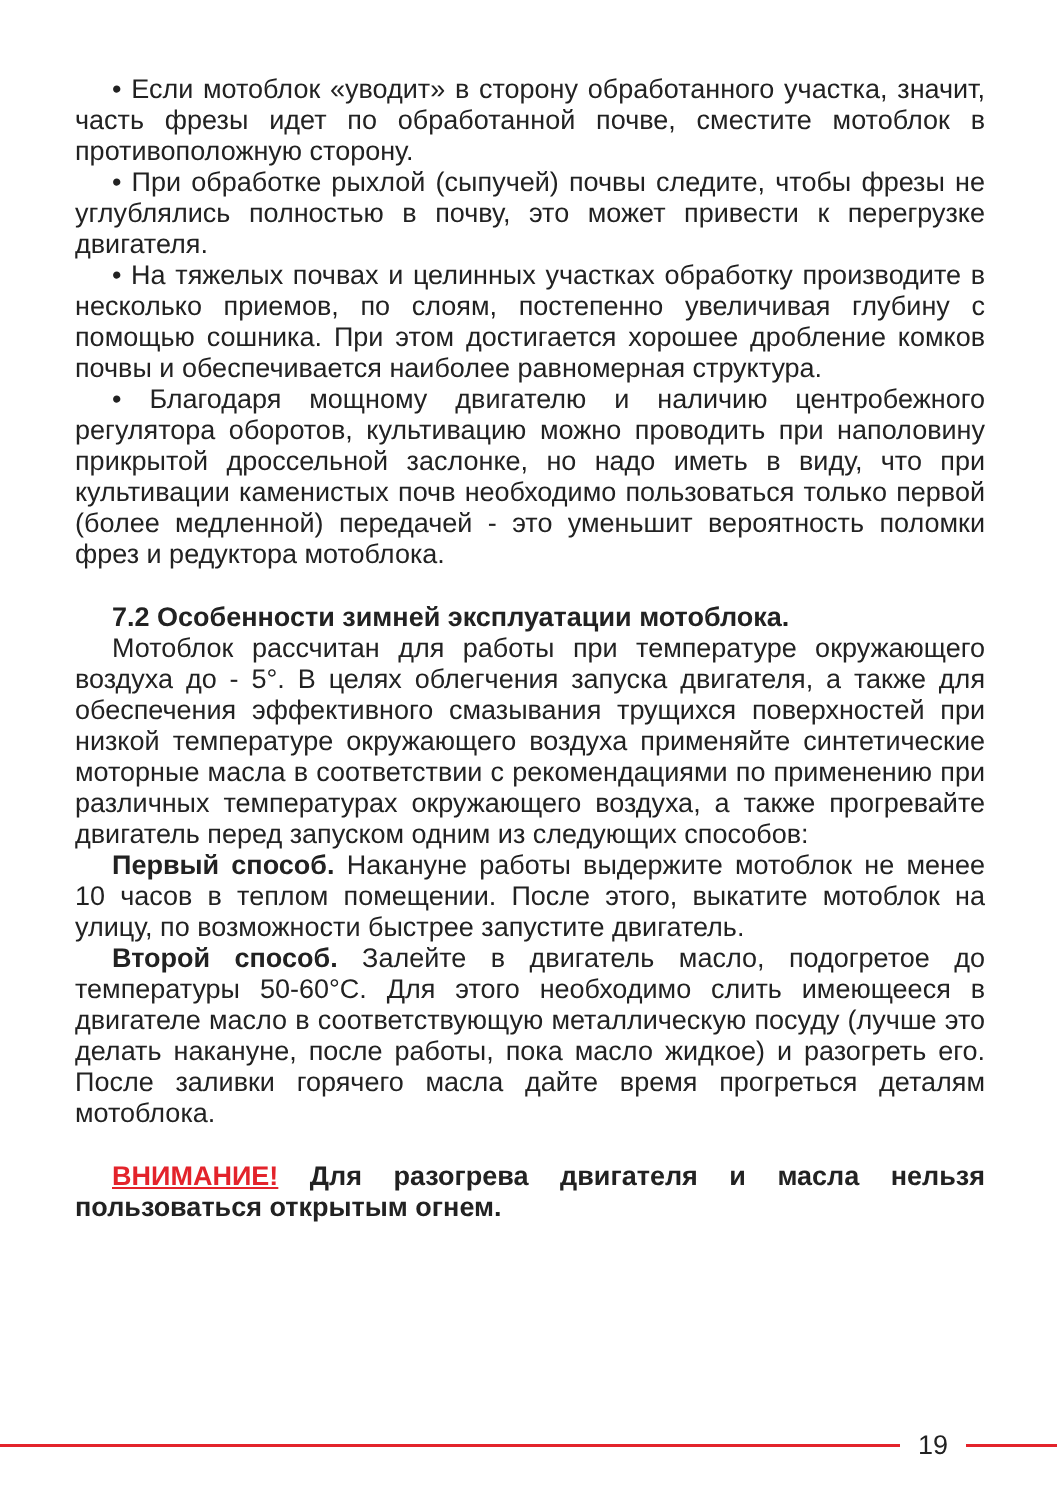• Если мотоблок «уводит» в сторону обработанного участка, значит, часть фрезы идет по обработанной почве, сместите мотоблок в противоположную сторону.
• При обработке рыхлой (сыпучей) почвы следите, чтобы фрезы не углублялись полностью в почву, это может привести к перегрузке двигателя.
• На тяжелых почвах и целинных участках обработку производите в несколько приемов, по слоям, постепенно увеличивая глубину с помощью сошника. При этом достигается хорошее дробление комков почвы и обеспечивается наиболее равномерная структура.
• Благодаря мощному двигателю и наличию центробежного регулятора оборотов, культивацию можно проводить при наполовину прикрытой дроссельной заслонке, но надо иметь в виду, что при культивации каменистых почв необходимо пользоваться только первой (более медленной) передачей - это уменьшит вероятность поломки фрез и редуктора мотоблока.
7.2 Особенности зимней эксплуатации мотоблока.
Мотоблок рассчитан для работы при температуре окружающего воздуха до - 5°. В целях облегчения запуска двигателя, а также для обеспечения эффективного смазывания трущихся поверхностей при низкой температуре окружающего воздуха применяйте синтетические моторные масла в соответствии с рекомендациями по применению при различных температурах окружающего воздуха, а также прогревайте двигатель перед запуском одним из следующих способов:
Первый способ. Накануне работы выдержите мотоблок не менее 10 часов в теплом помещении. После этого, выкатите мотоблок на улицу, по возможности быстрее запустите двигатель.
Второй способ. Залейте в двигатель масло, подогретое до температуры 50-60°С. Для этого необходимо слить имеющееся в двигателе масло в соответствующую металлическую посуду (лучше это делать накануне, после работы, пока масло жидкое) и разогреть его. После заливки горячего масла дайте время прогреться деталям мотоблока.
ВНИМАНИЕ! Для разогрева двигателя и масла нельзя пользоваться открытым огнем.
19